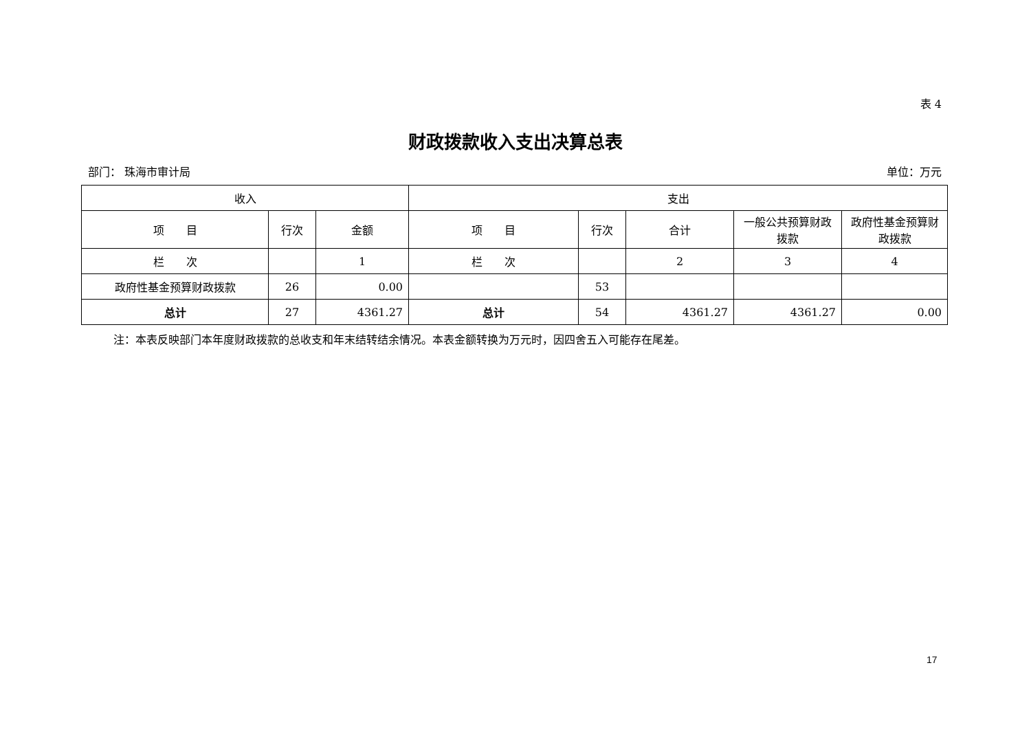表 4
财政拨款收入支出决算总表
部门： 珠海市审计局 单位：万元
| 收入 | | | 支出 | | | | |
| --- | --- | --- | --- | --- | --- | --- | --- |
| 项 目 | 行次 | 金额 | 项 目 | 行次 | 合计 | 一般公共预算财政拨款 | 政府性基金预算财政拨款 |
| 栏 次 | | 1 | 栏 次 | | 2 | 3 | 4 |
| 政府性基金预算财政拨款 | 26 | 0.00 | | 53 | | | |
| 总计 | 27 | 4361.27 | 总计 | 54 | 4361.27 | 4361.27 | 0.00 |
注：本表反映部门本年度财政拨款的总收支和年末结转结余情况。本表金额转换为万元时，因四舍五入可能存在尾差。
17